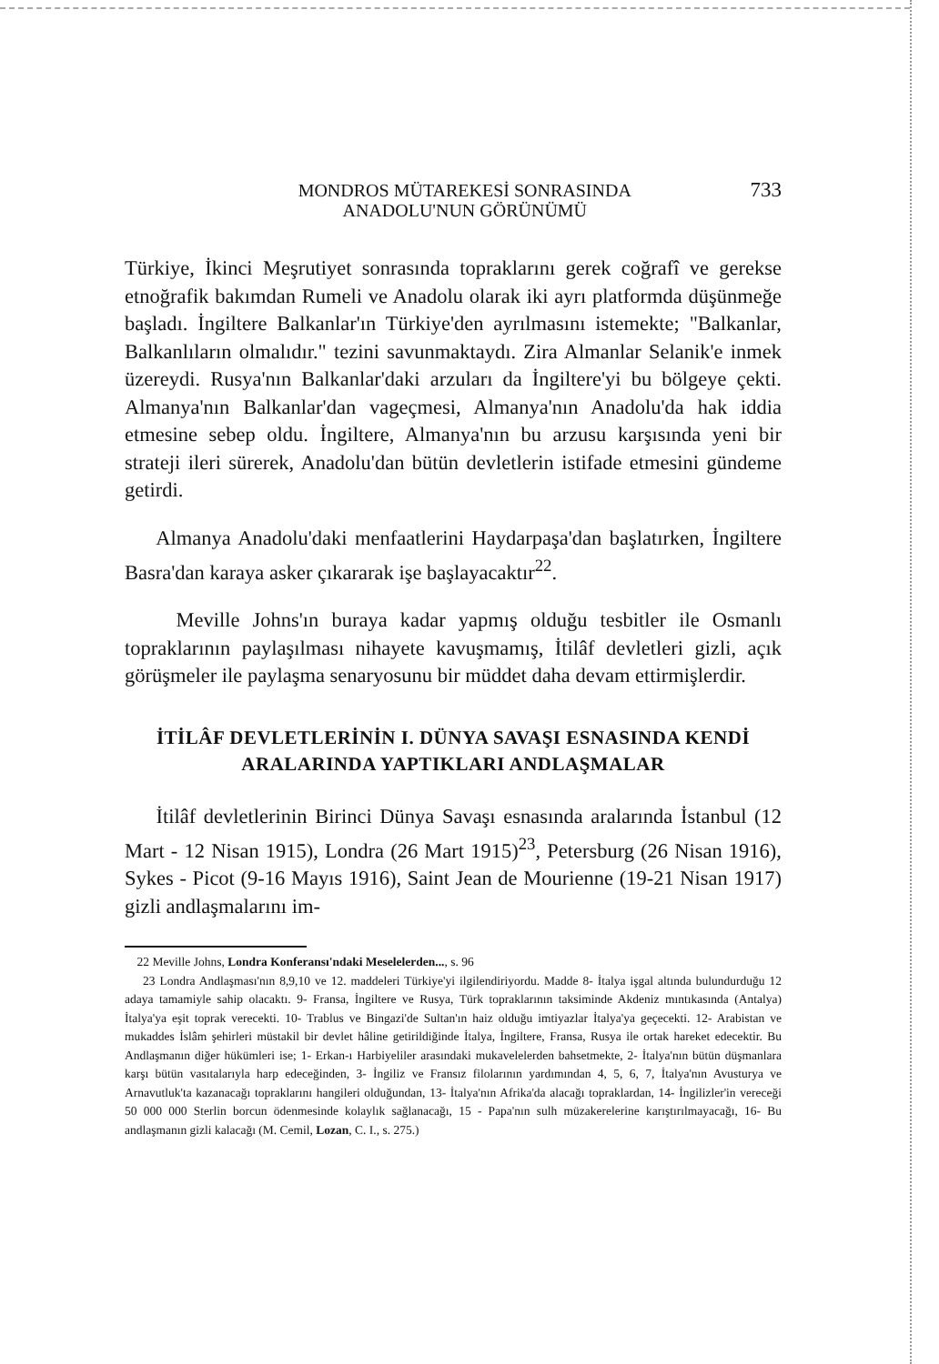MONDROS MÜTAREKESİ SONRASINDA
ANADOLU'NUN GÖRÜNÜMÜ
733
Türkiye, İkinci Meşrutiyet sonrasında topraklarını gerek coğrafî ve gerekse etnoğrafik bakımdan Rumeli ve Anadolu olarak iki ayrı platformda düşünmeğe başladı. İngiltere Balkanlar'ın Türkiye'den ayrılmasını istemekte; "Balkanlar, Balkanlıların olmalıdır." tezini savunmaktaydı. Zira Almanlar Selanik'e inmek üzereydi. Rusya'nın Balkanlar'daki arzuları da İngiltere'yi bu bölgeye çekti. Almanya'nın Balkanlar'dan vageçmesi, Almanya'nın Anadolu'da hak iddia etmesine sebep oldu. İngiltere, Almanya'nın bu arzusu karşısında yeni bir strateji ileri sürerek, Anadolu'dan bütün devletlerin istifade etmesini gündeme getirdi.
Almanya Anadolu'daki menfaatlerini Haydarpaşa'dan başlatırken, İngiltere Basra'dan karaya asker çıkararak işe başlayacaktır<sup>22</sup>.
Meville Johns'ın buraya kadar yapmış olduğu tesbitler ile Osmanlı topraklarının paylaşılması nihayete kavuşmamış, İtilâf devletleri gizli, açık görüşmeler ile paylaşma senaryosunu bir müddet daha devam ettirmişlerdir.
İTİLÂF DEVLETLERİNİN I. DÜNYA SAVAŞI ESNASINDA KENDİ
ARALARINDA YAPTIKLARI ANDLAŞMALAR
İtilâf devletlerinin Birinci Dünya Savaşı esnasında aralarında İstanbul (12 Mart - 12 Nisan 1915), Londra (26 Mart 1915)<sup>23</sup>, Petersburg (26 Nisan 1916), Sykes - Picot (9-16 Mayıs 1916), Saint Jean de Mourienne (19-21 Nisan 1917) gizli andlaşmalarını im-
22 Meville Johns, Londra Konferansı'ndaki Meselelerden..., s. 96
23 Londra Andlaşması'nın 8,9,10 ve 12. maddeleri Türkiye'yi ilgilendiriyordu. Madde 8- İtalya işgal altında bulundurduğu 12 adaya tamamiyle sahip olacaktı. 9- Fransa, İngiltere ve Rusya, Türk topraklarının taksiminde Akdeniz mıntıkasında (Antalya) İtalya'ya eşit toprak verecekti. 10- Trablus ve Bingazi'de Sultan'ın haiz olduğu imtiyazlar İtalya'ya geçecekti. 12- Arabistan ve mukaddes İslâm şehirleri müstakil bir devlet hâline getirildiğinde İtalya, İngiltere, Fransa, Rusya ile ortak hareket edecektir. Bu Andlaşmanın diğer hükümleri ise; 1- Erkan-ı Harbiyeliler arasındaki mukavelelerden bahsetmekte, 2- İtalya'nın bütün düşmanlara karşı bütün vasıtalarıyla harp edeceğinden, 3- İngiliz ve Fransız filolarının yardımından 4, 5, 6, 7, İtalya'nın Avusturya ve Arnavutluk'ta kazanacağı topraklarını hangileri olduğundan, 13- İtalya'nın Afrika'da alacağı topraklardan, 14- İngilizler'in vereceği 50 000 000 Sterlin borcun ödenmesinde kolaylık sağlanacağı, 15 - Papa'nın sulh müzakerelerine karıştırılmayacağı, 16- Bu andlaşmanın gizli kalacağı (M. Cemil, Lozan, C. I., s. 275.)